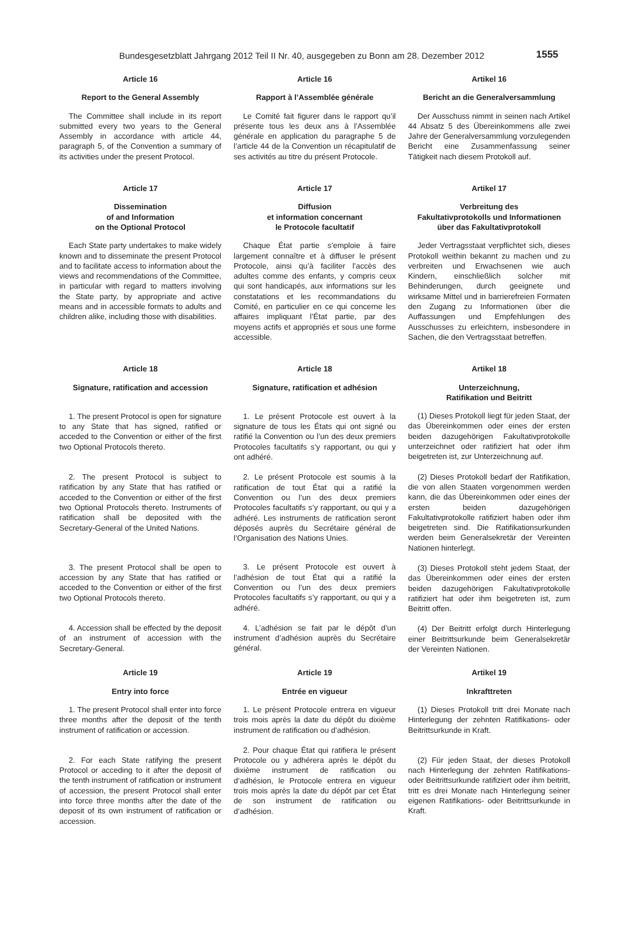Bundesgesetzblatt Jahrgang 2012 Teil II Nr. 40, ausgegeben zu Bonn am 28. Dezember 2012 1555
Article 16
Report to the General Assembly
The Committee shall include in its report submitted every two years to the General Assembly in accordance with article 44, paragraph 5, of the Convention a summary of its activities under the present Protocol.
Article 16
Rapport à l’Assemblée générale
Le Comité fait figurer dans le rapport qu’il présente tous les deux ans à l’Assemblée générale en application du paragraphe 5 de l’article 44 de la Convention un récapitulatif de ses activités au titre du présent Protocole.
Artikel 16
Bericht an die Generalversammlung
Der Ausschuss nimmt in seinen nach Artikel 44 Absatz 5 des Übereinkommens alle zwei Jahre der Generalversammlung vorzulegenden Bericht eine Zusammenfassung seiner Tätigkeit nach diesem Protokoll auf.
Article 17
Dissemination
of and Information
on the Optional Protocol
Each State party undertakes to make widely known and to disseminate the present Protocol and to facilitate access to information about the views and recommendations of the Committee, in particular with regard to matters involving the State party, by appropriate and active means and in accessible formats to adults and children alike, including those with disabilities.
Article 17
Diffusion
et information concernant
le Protocole facultatif
Chaque État partie s’emploie à faire largement connaître et à diffuser le présent Protocole, ainsi qu’à faciliter l’accès des adultes comme des enfants, y compris ceux qui sont handicapés, aux informations sur les constatations et les recommandations du Comité, en particulier en ce qui concerne les affaires impliquant l’État partie, par des moyens actifs et appropriés et sous une forme accessible.
Artikel 17
Verbreitung des
Fakultativprotokolls und Informationen
über das Fakultativprotokoll
Jeder Vertragsstaat verpflichtet sich, dieses Protokoll weithin bekannt zu machen und zu verbreiten und Erwachsenen wie auch Kindern, einschließlich solcher mit Behinderungen, durch geeignete und wirksame Mittel und in barrierefreien Formaten den Zugang zu Informationen über die Auffassungen und Empfehlungen des Ausschusses zu erleichtern, insbesondere in Sachen, die den Vertragsstaat betreffen.
Article 18
Signature, ratification and accession
1. The present Protocol is open for signature to any State that has signed, ratified or acceded to the Convention or either of the first two Optional Protocols thereto.
2. The present Protocol is subject to ratification by any State that has ratified or acceded to the Convention or either of the first two Optional Protocols thereto. Instruments of ratification shall be deposited with the Secretary-General of the United Nations.
3. The present Protocol shall be open to accession by any State that has ratified or acceded to the Convention or either of the first two Optional Protocols thereto.
4. Accession shall be effected by the deposit of an instrument of accession with the Secretary-General.
Article 18
Signature, ratification et adhésion
1. Le présent Protocole est ouvert à la signature de tous les États qui ont signé ou ratifié la Convention ou l’un des deux premiers Protocoles facultatifs s’y rapportant, ou qui y ont adhéré.
2. Le présent Protocole est soumis à la ratification de tout État qui a ratifié la Convention ou l’un des deux premiers Protocoles facultatifs s’y rapportant, ou qui y a adhéré. Les instruments de ratification seront déposés auprès du Secrétaire général de l’Organisation des Nations Unies.
3. Le présent Protocole est ouvert à l’adhésion de tout État qui a ratifié la Convention ou l’un des deux premiers Protocoles facultatifs s’y rapportant, ou qui y a adhéré.
4. L’adhésion se fait par le dépôt d’un instrument d’adhésion auprès du Secrétaire général.
Artikel 18
Unterzeichnung,
Ratifikation und Beitritt
(1) Dieses Protokoll liegt für jeden Staat, der das Übereinkommen oder eines der ersten beiden dazugehörigen Fakultativprotokolle unterzeichnet oder ratifiziert hat oder ihm beigetreten ist, zur Unterzeichnung auf.
(2) Dieses Protokoll bedarf der Ratifikation, die von allen Staaten vorgenommen werden kann, die das Übereinkommen oder eines der ersten beiden dazugehörigen Fakultativprotokolle ratifiziert haben oder ihm beigetreten sind. Die Ratifikationsurkunden werden beim Generalsekretär der Vereinten Nationen hinterlegt.
(3) Dieses Protokoll steht jedem Staat, der das Übereinkommen oder eines der ersten beiden dazugehörigen Fakultativprotokolle ratifiziert hat oder ihm beigetreten ist, zum Beitritt offen.
(4) Der Beitritt erfolgt durch Hinterlegung einer Beitrittsurkunde beim Generalsekretär der Vereinten Nationen.
Article 19
Entry into force
1. The present Protocol shall enter into force three months after the deposit of the tenth instrument of ratification or accession.
2. For each State ratifying the present Protocol or acceding to it after the deposit of the tenth instrument of ratification or instrument of accession, the present Protocol shall enter into force three months after the date of the deposit of its own instrument of ratification or accession.
Article 19
Entrée en vigueur
1. Le présent Protocole entrera en vigueur trois mois après la date du dépôt du dixième instrument de ratification ou d’adhésion.
2. Pour chaque État qui ratifiera le présent Protocole ou y adhérera après le dépôt du dixième instrument de ratification ou d’adhésion, le Protocole entrera en vigueur trois mois après la date du dépôt par cet État de son instrument de ratification ou d’adhésion.
Artikel 19
Inkrafttreten
(1) Dieses Protokoll tritt drei Monate nach Hinterlegung der zehnten Ratifikations- oder Beitrittsurkunde in Kraft.
(2) Für jeden Staat, der dieses Protokoll nach Hinterlegung der zehnten Ratifikations- oder Beitrittsurkunde ratifiziert oder ihm beitritt, tritt es drei Monate nach Hinterlegung seiner eigenen Ratifikations- oder Beitrittsurkunde in Kraft.